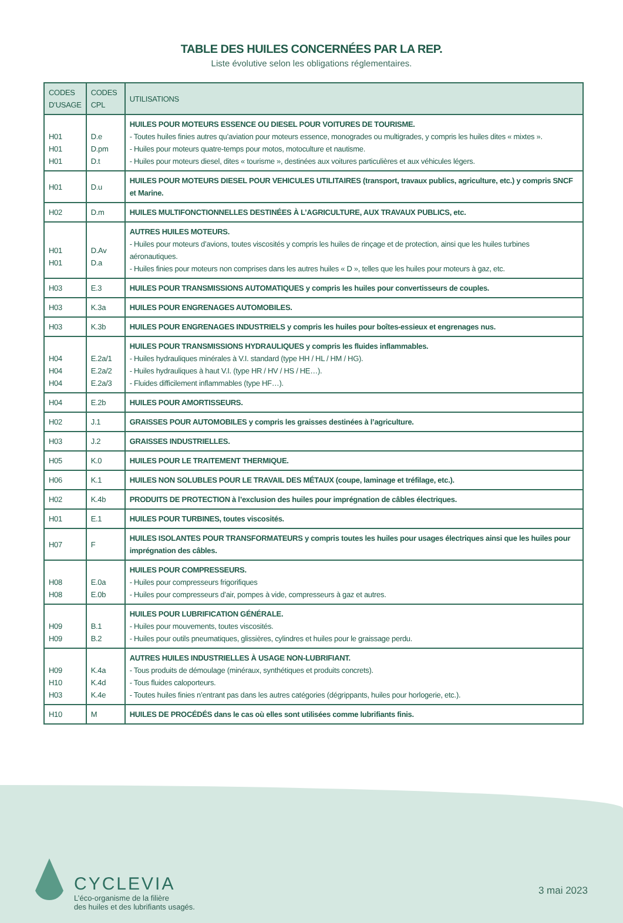TABLE DES HUILES CONCERNÉES PAR LA REP.
Liste évolutive selon les obligations réglementaires.
| CODES D’USAGE | CODES CPL | UTILISATIONS |
| --- | --- | --- |
| H01 H01 H01 | D.e D.pm D.t | HUILES POUR MOTEURS ESSENCE OU DIESEL POUR VOITURES DE TOURISME. - Toutes huiles finies autres qu’aviation pour moteurs essence, monogrades ou multigrades, y compris les huiles dites « mixtes ». - Huiles pour moteurs quatre-temps pour motos, motoculture et nautisme. - Huiles pour moteurs diesel, dites « tourisme », destinées aux voitures particulières et aux véhicules légers. |
| H01 | D.u | HUILES POUR MOTEURS DIESEL POUR VEHICULES UTILITAIRES (transport, travaux publics, agriculture, etc.) y compris SNCF et Marine. |
| H02 | D.m | HUILES MULTIFONCTIONNELLES DESTINÉES À L’AGRICULTURE, AUX TRAVAUX PUBLICS, etc. |
| H01 H01 | D.Av D.a | AUTRES HUILES MOTEURS. - Huiles pour moteurs d’avions, toutes viscosités y compris les huiles de rinçage et de protection, ainsi que les huiles turbines aéronautiques. - Huiles finies pour moteurs non comprises dans les autres huiles « D », telles que les huiles pour moteurs à gaz, etc. |
| H03 | E.3 | HUILES POUR TRANSMISSIONS AUTOMATIQUES y compris les huiles pour convertisseurs de couples. |
| H03 | K.3a | HUILES POUR ENGRENAGES AUTOMOBILES. |
| H03 | K.3b | HUILES POUR ENGRENAGES INDUSTRIELS y compris les huiles pour boîtes-essieux et engrenages nus. |
| H04 H04 H04 | E.2a/1 E.2a/2 E.2a/3 | HUILES POUR TRANSMISSIONS HYDRAULIQUES y compris les fluides inflammables. - Huiles hydrauliques minérales à V.I. standard (type HH / HL / HM / HG). - Huiles hydrauliques à haut V.I. (type HR / HV / HS / HE…). - Fluides difficilement inflammables (type HF…). |
| H04 | E.2b | HUILES POUR AMORTISSEURS. |
| H02 | J.1 | GRAISSES POUR AUTOMOBILES y compris les graisses destinées à l’agriculture. |
| H03 | J.2 | GRAISSES INDUSTRIELLES. |
| H05 | K.0 | HUILES POUR LE TRAITEMENT THERMIQUE. |
| H06 | K.1 | HUILES NON SOLUBLES POUR LE TRAVAIL DES MÉTAUX (coupe, laminage et tréfilage, etc.). |
| H02 | K.4b | PRODUITS DE PROTECTION à l’exclusion des huiles pour imprégnation de câbles électriques. |
| H01 | E.1 | HUILES POUR TURBINES, toutes viscosités. |
| H07 | F | HUILES ISOLANTES POUR TRANSFORMATEURS y compris toutes les huiles pour usages électriques ainsi que les huiles pour imprégnation des câbles. |
| H08 H08 | E.0a E.0b | HUILES POUR COMPRESSEURS. - Huiles pour compresseurs frigorifiques - Huiles pour compresseurs d’air, pompes à vide, compresseurs à gaz et autres. |
| H09 H09 | B.1 B.2 | HUILES POUR LUBRIFICATION GÉNÉRALE. - Huiles pour mouvements, toutes viscosités. - Huiles pour outils pneumatiques, glissières, cylindres et huiles pour le graissage perdu. |
| H09 H10 H03 | K.4a K.4d K.4e | AUTRES HUILES INDUSTRIELLES À USAGE NON-LUBRIFIANT. - Tous produits de démoulage (minéraux, synthétiques et produits concrets). - Tous fluides caloporteurs. - Toutes huiles finies n’entrant pas dans les autres catégories (dégrippants, huiles pour horlogerie, etc.). |
| H10 | M | HUILES DE PROCÉDÉS dans le cas où elles sont utilisées comme lubrifiants finis. |
CYCLEVIA
L’éco-organisme de la filière
des huiles et des lubrifiants usagés.
3 mai 2023